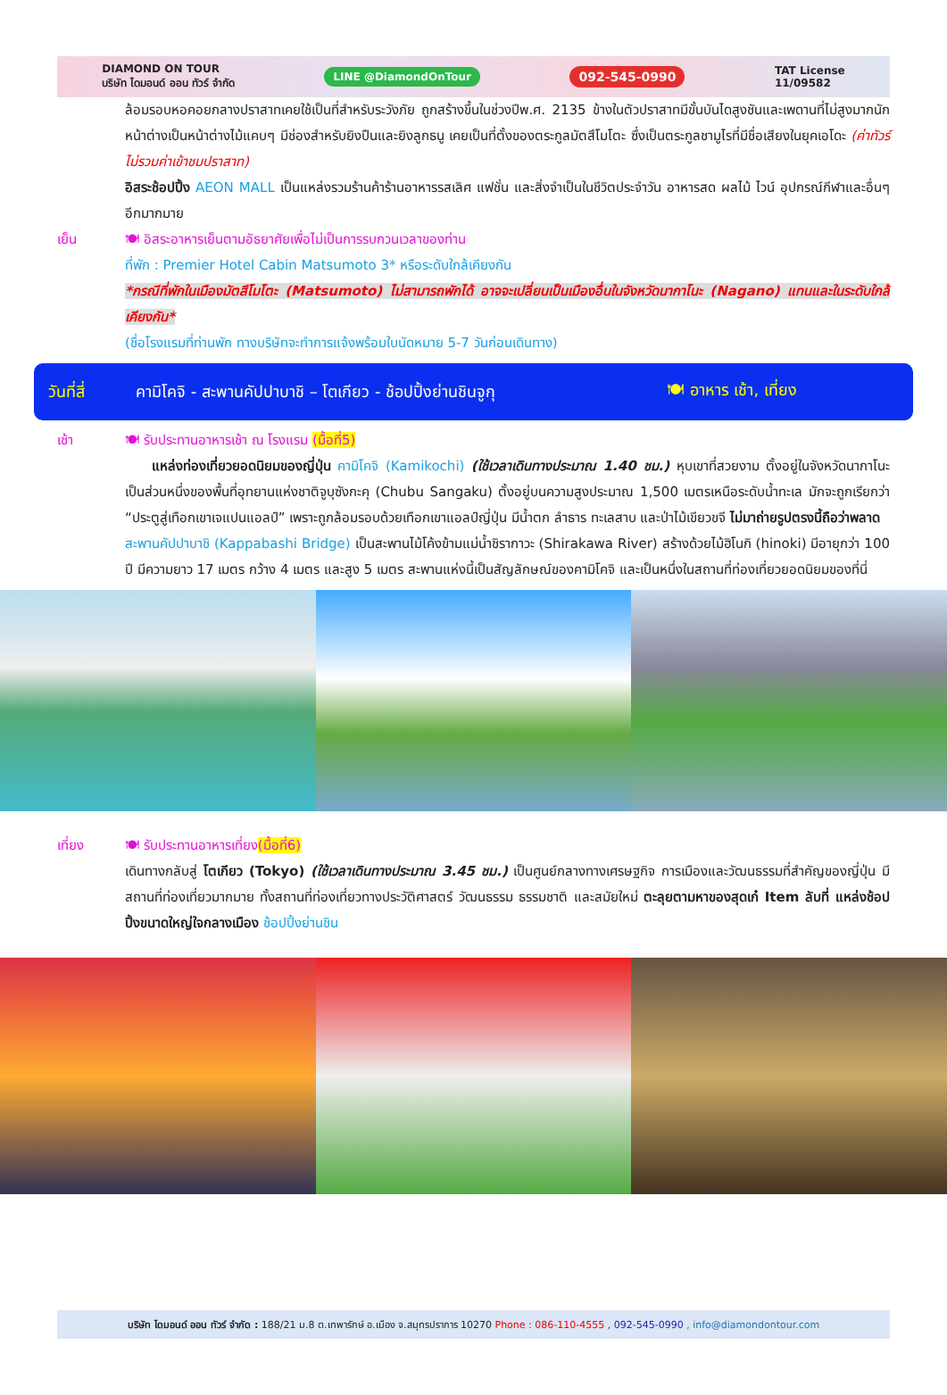DIAMOND ON TOUR
บริษัท ไดมอนด์ ออน ทัวร์ จำกัด
LINE @DiamondOnTour
092-545-0990
TAT License
11/09582
ล้อมรอบหอคอยกลางปราสาทเคยใช้เป็นที่สำหรับระวังภัย ถูกสร้างขึ้นในช่วงปีพ.ศ. 2135 ข้างในตัวปราสาทมีขั้นบันไดสูงชันและเพดานที่ไม่สูงมากนัก หน้าต่างเป็นหน้าต่างไม้แคบๆ มีช่องสำหรับยิงปืนและยิงลูกธนู เคยเป็นที่ตั้งของตระกูลมัตสึโมโตะ ซึ่งเป็นตระกูลชามูไรที่มีชื่อเสียงในยุคเอโดะ (ค่าทัวร์ไม่รวมค่าเข้าชมปราสาท)
อิสระช้อปปิ้ง AEON MALL เป็นแหล่งรวมร้านค้าร้านอาหารรสเลิศ แฟชั่น และสิ่งจำเป็นในชีวิตประจำวัน อาหารสด ผลไม้ ไวน์ อุปกรณ์กีฬาและอื่นๆ อีกมากมาย
เย็น 🍽 อิสระอาหารเย็นตามอัธยาศัยเพื่อไม่เป็นการรบกวนเวลาของท่าน
ที่พัก : Premier Hotel Cabin Matsumoto 3* หรือระดับใกล้เคียงกัน
*กรณีที่พักในเมืองมัตสึโมโตะ (Matsumoto) ไม่สามารถพักได้ อาจจะเปลี่ยนเป็นเมืองอื่นในจังหวัดนากาโนะ (Nagano) แทนและในระดับใกล้เคียงกัน*
(ชื่อโรงแรมที่ท่านพัก ทางบริษัทจะทำการแจ้งพร้อมใบนัดหมาย 5-7 วันก่อนเดินทาง)
วันที่สี่
คามิโคจิ - สะพานคัปปาบาชิ – โตเกียว - ช้อปปิ้งย่านชินจูกุ
🍽 อาหาร เช้า, เที่ยง
เช้า 🍽 รับประทานอาหารเช้า ณ โรงแรม (มื้อที่5)
  แหล่งท่องเที่ยวยอดนิยมของญี่ปุ่น คามิโคจิ (Kamikochi) (ใช้เวลาเดินทางประมาณ 1.40 ชม.) หุบเขาที่สวยงาม ตั้งอยู่ในจังหวัดนากาโนะ เป็นส่วนหนึ่งของพื้นที่อุทยานแห่งชาติจูบุซังกะคุ (Chubu Sangaku) ตั้งอยู่บนความสูงประมาณ 1,500 เมตรเหนือระดับน้ำทะเล มักจะถูกเรียกว่า “ประตูสู่เทือกเขาเจแปนแอลป์” เพราะถูกล้อมรอบด้วยเทือกเขาแอลป์ญี่ปุ่น มีน้ำตก ลำธาร ทะเลสาบ และป่าไม้เขียวขจี ไม่มาถ่ายรูปตรงนี้ถือว่าพลาด
สะพานคัปปาบาชิ (Kappabashi Bridge) เป็นสะพานไม้โค้งข้ามแม่น้ำชิรากาวะ (Shirakawa River) สร้างด้วยไม้ฮิโนกิ (hinoki) มีอายุกว่า 100 ปี มีความยาว 17 เมตร กว้าง 4 เมตร และสูง 5 เมตร สะพานแห่งนี้เป็นสัญลักษณ์ของคามิโคจิ และเป็นหนึ่งในสถานที่ท่องเที่ยวยอดนิยมของที่นี่
เที่ยง 🍽 รับประทานอาหารเที่ยง(มื้อที่6)
เดินทางกลับสู่ โตเกียว (Tokyo) (ใช้เวลาเดินทางประมาณ 3.45 ชม.) เป็นศูนย์กลางทางเศรษฐกิจ การเมืองและวัฒนธรรมที่สำคัญของญี่ปุ่น มีสถานที่ท่องเที่ยวมากมาย ทั้งสถานที่ท่องเที่ยวทางประวัติศาสตร์ วัฒนธรรม ธรรมชาติ และสมัยใหม่ ตะลุยตามหาของสุดเก๋ Item ลับที่ แหล่งช้อปปิ้งขนาดใหญ่ใจกลางเมือง ช้อปปิ้งย่านชิน
บริษัท ไดมอนด์ ออน ทัวร์ จำกัด : 188/21 ม.8 ต.เทพารักษ์ อ.เมือง จ.สมุทรปราการ 10270 Phone : 086-110-4555 , 092-545-0990 , info@diamondontour.com